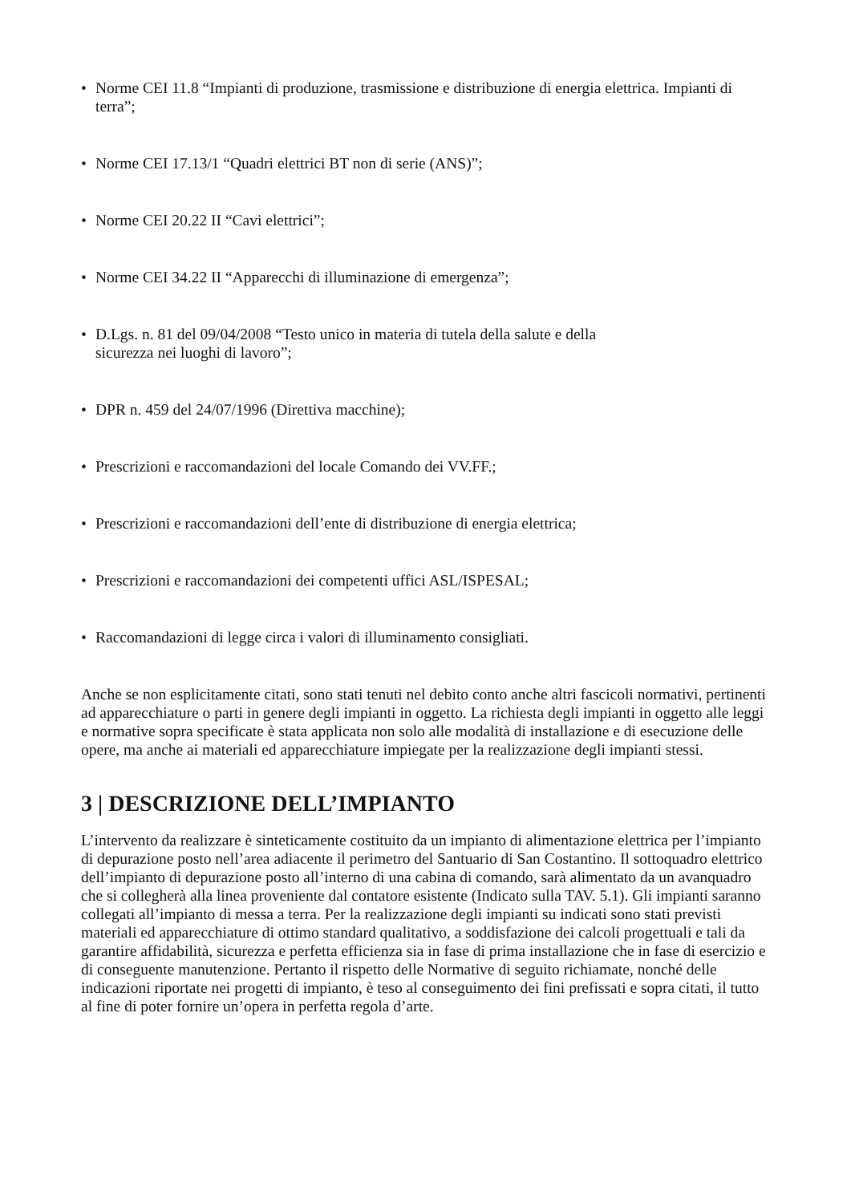• Norme CEI 11.8 “Impianti di produzione, trasmissione e distribuzione di energia elettrica. Impianti di terra”;
• Norme CEI 17.13/1 “Quadri elettrici BT non di serie (ANS)”;
• Norme CEI 20.22 II “Cavi elettrici”;
• Norme CEI 34.22 II “Apparecchi di illuminazione di emergenza”;
• D.Lgs. n. 81 del 09/04/2008 “Testo unico in materia di tutela della salute e della
sicurezza nei luoghi di lavoro”;
• DPR n. 459 del 24/07/1996 (Direttiva macchine);
• Prescrizioni e raccomandazioni del locale Comando dei VV.FF.;
• Prescrizioni e raccomandazioni dell’ente di distribuzione di energia elettrica;
• Prescrizioni e raccomandazioni dei competenti uffici ASL/ISPESAL;
• Raccomandazioni di legge circa i valori di illuminamento consigliati.
Anche se non esplicitamente citati, sono stati tenuti nel debito conto anche altri fascicoli normativi, pertinenti ad apparecchiature o parti in genere degli impianti in oggetto. La richiesta degli impianti in oggetto alle leggi e normative sopra specificate è stata applicata non solo alle modalità di installazione e di esecuzione delle opere, ma anche ai materiali ed apparecchiature impiegate per la realizzazione degli impianti stessi.
3 | DESCRIZIONE DELL’IMPIANTO
L’intervento da realizzare è sinteticamente costituito da un impianto di alimentazione elettrica per l’impianto di depurazione posto nell’area adiacente il perimetro del Santuario di San Costantino. Il sottoquadro elettrico dell’impianto di depurazione posto all’interno di una cabina di comando, sarà alimentato da un avanquadro che si collegherà alla linea proveniente dal contatore esistente (Indicato sulla TAV. 5.1). Gli impianti saranno collegati all’impianto di messa a terra. Per la realizzazione degli impianti su indicati sono stati previsti materiali ed apparecchiature di ottimo standard qualitativo, a soddisfazione dei calcoli progettuali e tali da garantire affidabilità, sicurezza e perfetta efficienza sia in fase di prima installazione che in fase di esercizio e di conseguente manutenzione. Pertanto il rispetto delle Normative di seguito richiamate, nonché delle indicazioni riportate nei progetti di impianto, è teso al conseguimento dei fini prefissati e sopra citati, il tutto al fine di poter fornire un’opera in perfetta regola d’arte.